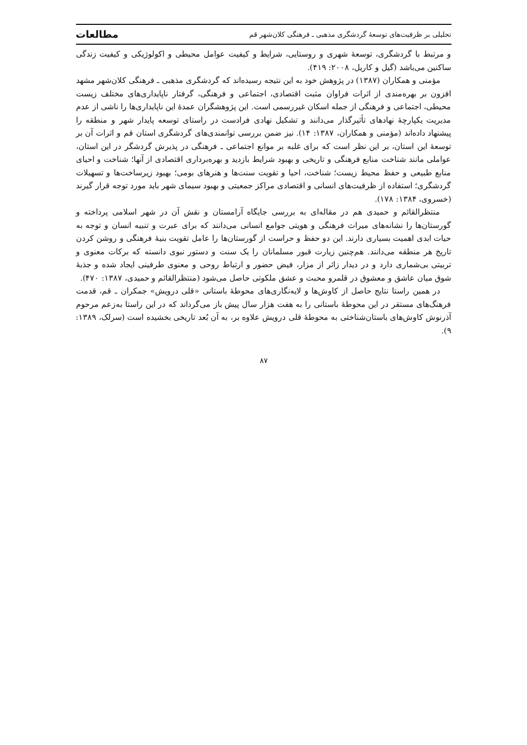تحلیلی بر ظرفیت‌های توسعهٔ گردشگری مذهبی ـ فرهنگی کلان‌شهر قم مطالعات
و مرتبط با گردشگری، توسعهٔ شهری و روستایی، شرایط و کیفیت عوامل محیطی و اکولوژیکی و کیفیت زندگی ساکنین می‌باشد (گیل و کاریل، ۲۰۰۸: ۴۱۹).
مؤمنی و همکاران (۱۳۸۷) در پژوهش خود به این نتیجه رسیده‌اند که گردشگری مذهبی ـ فرهنگی کلان‌شهر مشهد افزون بر بهره‌مندی از اثرات فراوان مثبت اقتصادی، اجتماعی و فرهنگی، گرفتار ناپایداری‌های مختلف زیست محیطی، اجتماعی و فرهنگی از جمله اسکان غیررسمی است. این پژوهشگران عمدهٔ این ناپایداری‌ها را ناشی از عدم مدیریت یکپارچهٔ نهادهای تأثیرگذار می‌دانند و تشکیل نهادی فرادست در راستای توسعه پایدار شهر و منطقه را پیشنهاد داده‌اند (مؤمنی و همکاران، ۱۳۸۷: ۱۴). نیز ضمن بررسی توانمندی‌های گردشگری استان قم و اثرات آن بر توسعهٔ این استان، بر این نظر است که برای غلبه بر موانع اجتماعی ـ فرهنگی در پذیرش گردشگر در این استان، عواملی مانند شناخت منابع فرهنگی و تاریخی و بهبود شرایط بازدید و بهره‌برداری اقتصادی از آنها؛ شناخت و احیای منابع طبیعی و حفظ محیط زیست؛ شناخت، احیا و تقویت سنت‌ها و هنرهای بومی؛ بهبود زیرساخت‌ها و تسهیلات گردشگری؛ استفاده از ظرفیت‌های انسانی و اقتصادی مراکز جمعیتی و بهبود سیمای شهر باید مورد توجه قرار گیرند (خسروی، ۱۳۸۴: ۱۷۸).
منتظرالقائم و حمیدی هم در مقاله‌ای به بررسی جایگاه آرامستان و نقش آن در شهر اسلامی پرداخته و گورستان‌ها را نشانه‌های میراث فرهنگی و هویتی جوامع انسانی می‌دانند که برای عبرت و تنبیه انسان و توجه به حیات ابدی اهمیت بسیاری دارند. این دو حفظ و حراست از گورستان‌ها را عامل تقویت بنیهٔ فرهنگی و روشن کردن تاریخ هر منطقه می‌دانند. هم‌چنین زیارت قبور مسلمانان را یک سنت و دستور نبوی دانسته که برکات معنوی و تربیتی بی‌شماری دارد و در دیدار زائر از مزار، فیض حضور و ارتباط روحی و معنوی طرفینی ایجاد شده و جذبهٔ شوق میان عاشق و معشوق در قلمرو محبت و عشق ملکوتی حاصل می‌شود (منتظرالقائم و حمیدی، ۱۳۸۷: ۴۷۰).
در همین راستا نتایج حاصل از کاوش‌ها و لایه‌نگاری‌های محوطهٔ باستانی «قلی درویش» جمکران ـ قم، قدمت فرهنگ‌های مستقر در این محوطهٔ باستانی را به هفت هزار سال پیش باز می‌گرداند که در این راستا به‌زعم مرحوم آذرنوش کاوش‌های باستان‌شناختی به محوطهٔ قلی درویش علاوه بر، به آن بُعد تاریخی بخشیده است (سرلک، ۱۳۸۹: ۹).
۸۷